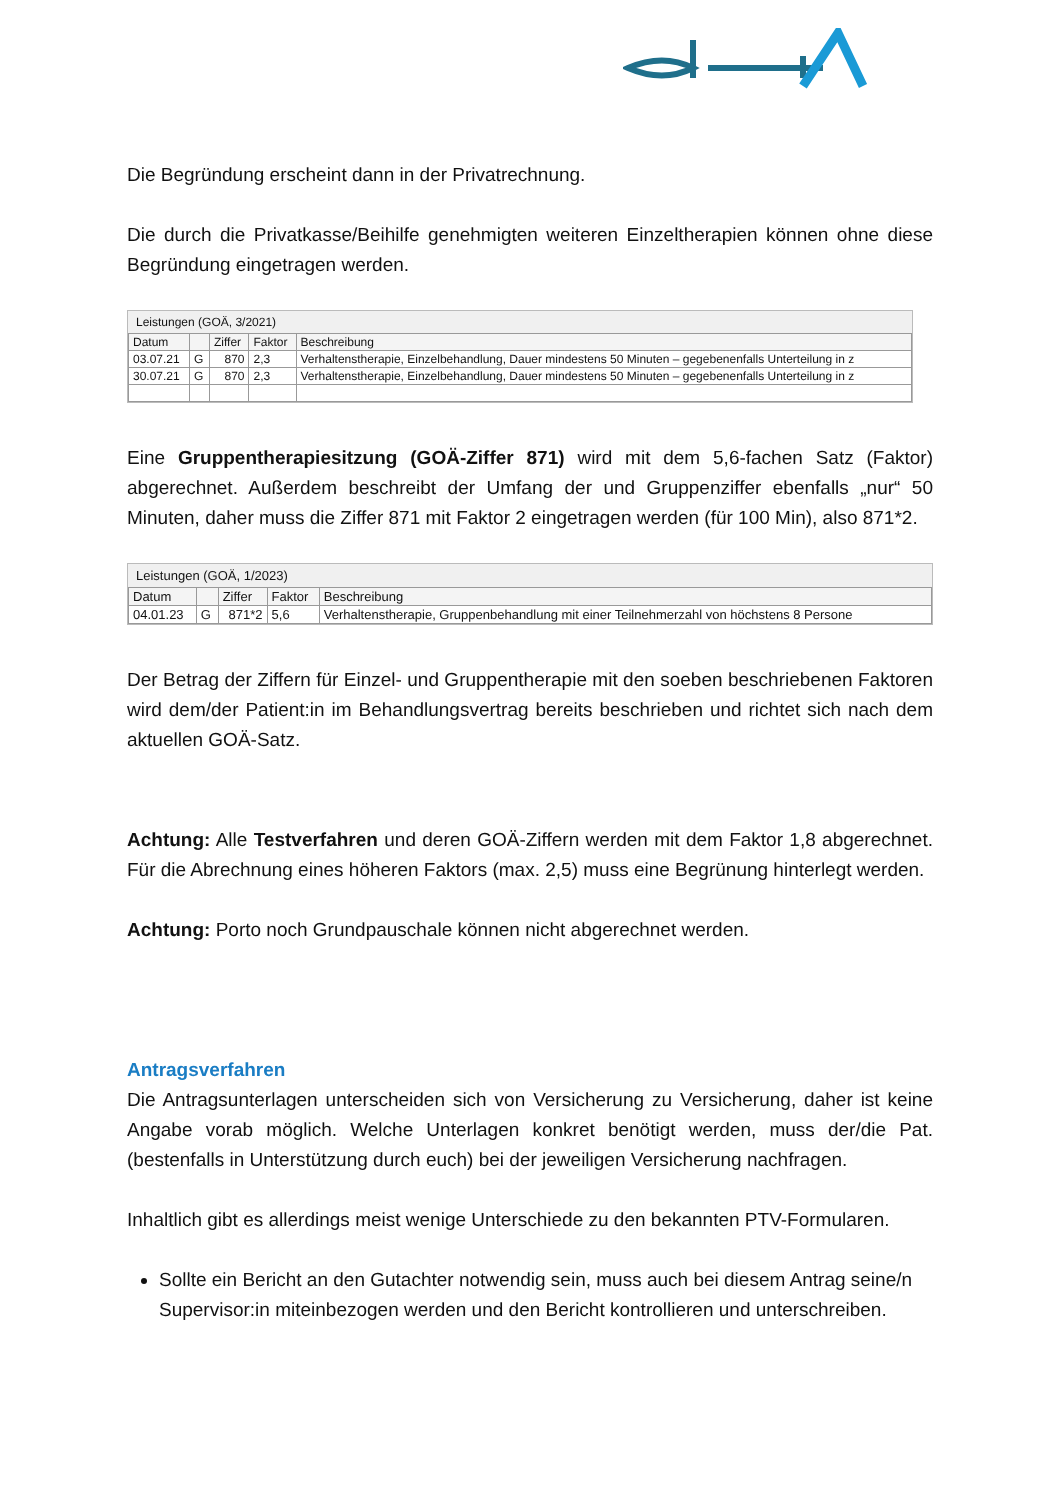Die Begründung erscheint dann in der Privatrechnung.
Die durch die Privatkasse/Beihilfe genehmigten weiteren Einzeltherapien können ohne diese Begründung eingetragen werden.
Leistungen (GOÄ, 3/2021)
| Datum | | Ziffer | Faktor | Beschreibung |
| --- | --- | --- | --- | --- |
| 03.07.21 | G | 870 | 2,3 | Verhaltenstherapie, Einzelbehandlung, Dauer mindestens 50 Minuten – gegebenenfalls Unterteilung in z |
| 30.07.21 | G | 870 | 2,3 | Verhaltenstherapie, Einzelbehandlung, Dauer mindestens 50 Minuten – gegebenenfalls Unterteilung in z |
Eine Gruppentherapiesitzung (GOÄ-Ziffer 871) wird mit dem 5,6-fachen Satz (Faktor) abgerechnet. Außerdem beschreibt der Umfang der und Gruppenziffer ebenfalls „nur“ 50 Minuten, daher muss die Ziffer 871 mit Faktor 2 eingetragen werden (für 100 Min), also 871*2.
Leistungen (GOÄ, 1/2023)
| Datum | | Ziffer | Faktor | Beschreibung |
| --- | --- | --- | --- | --- |
| 04.01.23 | G | 871*2 | 5,6 | Verhaltenstherapie, Gruppenbehandlung mit einer Teilnehmerzahl von höchstens 8 Persone |
Der Betrag der Ziffern für Einzel- und Gruppentherapie mit den soeben beschriebenen Faktoren wird dem/der Patient:in im Behandlungsvertrag bereits beschrieben und richtet sich nach dem aktuellen GOÄ-Satz.
Achtung: Alle Testverfahren und deren GOÄ-Ziffern werden mit dem Faktor 1,8 abgerechnet. Für die Abrechnung eines höheren Faktors (max. 2,5) muss eine Begrünung hinterlegt werden.
Achtung: Porto noch Grundpauschale können nicht abgerechnet werden.
Antragsverfahren
Die Antragsunterlagen unterscheiden sich von Versicherung zu Versicherung, daher ist keine Angabe vorab möglich. Welche Unterlagen konkret benötigt werden, muss der/die Pat. (bestenfalls in Unterstützung durch euch) bei der jeweiligen Versicherung nachfragen.
Inhaltlich gibt es allerdings meist wenige Unterschiede zu den bekannten PTV-Formularen.
Sollte ein Bericht an den Gutachter notwendig sein, muss auch bei diesem Antrag seine/n Supervisor:in miteinbezogen werden und den Bericht kontrollieren und unterschreiben.